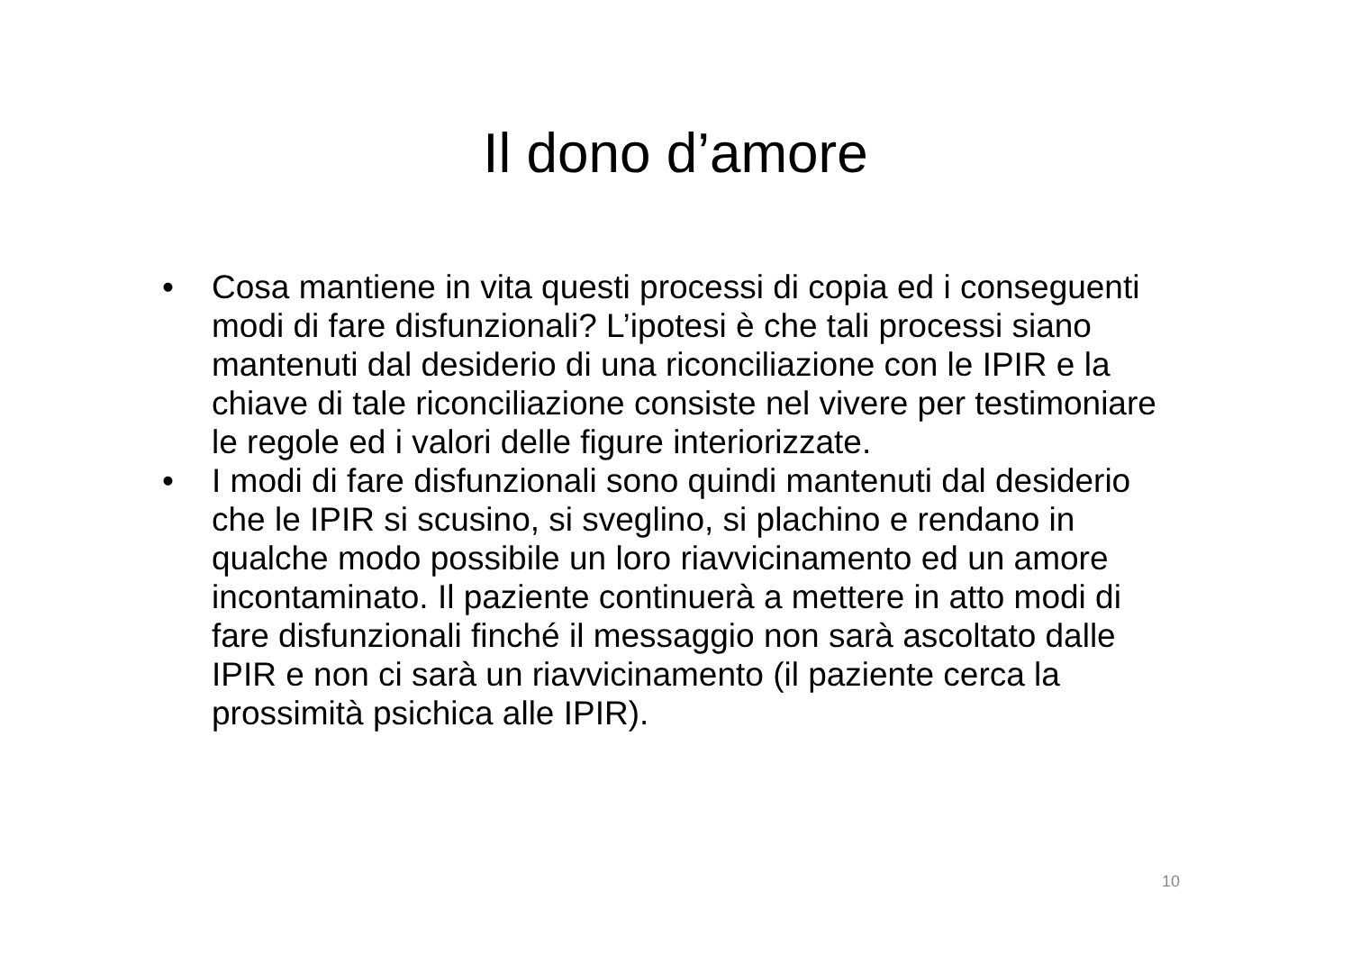Il dono d’amore
• Cosa mantiene in vita questi processi di copia ed i conseguenti modi di fare disfunzionali? L’ipotesi è che tali processi siano mantenuti dal desiderio di una riconciliazione con le IPIR e la chiave di tale riconciliazione consiste nel vivere per testimoniare le regole ed i valori delle figure interiorizzate.
• I modi di fare disfunzionali sono quindi mantenuti dal desiderio che le IPIR si scusino, si sveglino, si plachino e rendano in qualche modo possibile un loro riavvicinamento ed un amore incontaminato. Il paziente continuerà a mettere in atto modi di fare disfunzionali finché il messaggio non sarà ascoltato dalle IPIR e non ci sarà un riavvicinamento (il paziente cerca la prossimità psichica alle IPIR).
10